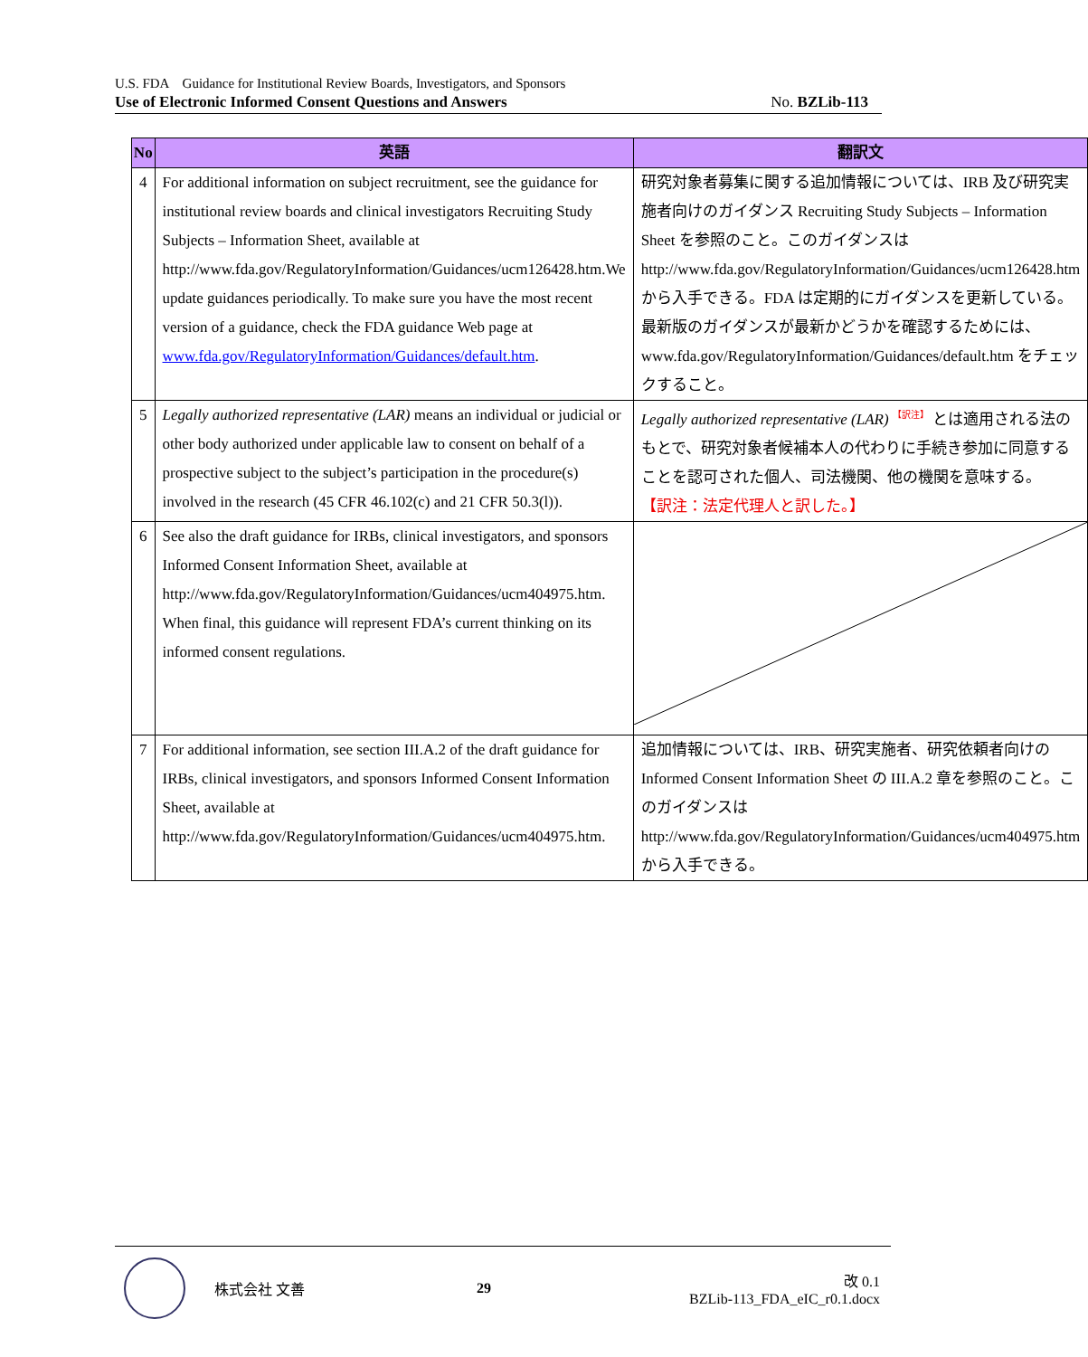U.S. FDA　Guidance for Institutional Review Boards, Investigators, and Sponsors
Use of Electronic Informed Consent Questions and Answers No. BZLib-113
| No | 英語 | 翻訳文 |
| --- | --- | --- |
| 4 | For additional information on subject recruitment, see the guidance for institutional review boards and clinical investigators Recruiting Study Subjects – Information Sheet, available at http://www.fda.gov/RegulatoryInformation/Guidances/ucm126428.htm.We update guidances periodically. To make sure you have the most recent version of a guidance, check the FDA guidance Web page at www.fda.gov/RegulatoryInformation/Guidances/default.htm . | 研究対象者募集に関する追加情報については、IRB 及び研究実施者向けのガイダンス Recruiting Study Subjects – Information Sheet を参照のこと。このガイダンスは http://www.fda.gov/RegulatoryInformation/Guidances/ucm126428.htm から入手できる。FDA は定期的にガイダンスを更新している。最新版のガイダンスが最新かどうかを確認するためには、www.fda.gov/RegulatoryInformation/Guidances/default.htm をチェックすること。 |
| 5 | Legally authorized representative (LAR) means an individual or judicial or other body authorized under applicable law to consent on behalf of a prospective subject to the subject’s participation in the procedure(s) involved in the research (45 CFR 46.102(c) and 21 CFR 50.3(l)). | Legally authorized representative (LAR) <sup>【訳注】</sup> とは適用される法のもとで、研究対象者候補本人の代わりに手続き参加に同意することを認可された個人、司法機関、他の機関を意味する。 【訳注：法定代理人と訳した。】 |
| 6 | See also the draft guidance for IRBs, clinical investigators, and sponsors Informed Consent Information Sheet, available at http://www.fda.gov/RegulatoryInformation/Guidances/ucm404975.htm. When final, this guidance will represent FDA’s current thinking on its informed consent regulations. | |
| 7 | For additional information, see section III.A.2 of the draft guidance for IRBs, clinical investigators, and sponsors Informed Consent Information Sheet, available at http://www.fda.gov/RegulatoryInformation/Guidances/ucm404975.htm. | 追加情報については、IRB、研究実施者、研究依頼者向けの Informed Consent Information Sheet の III.A.2 章を参照のこと。このガイダンスは http://www.fda.gov/RegulatoryInformation/Guidances/ucm404975.htm から入手できる。 |
株式会社 文善 29 改 0.1
BZLib-113_FDA_eIC_r0.1.docx